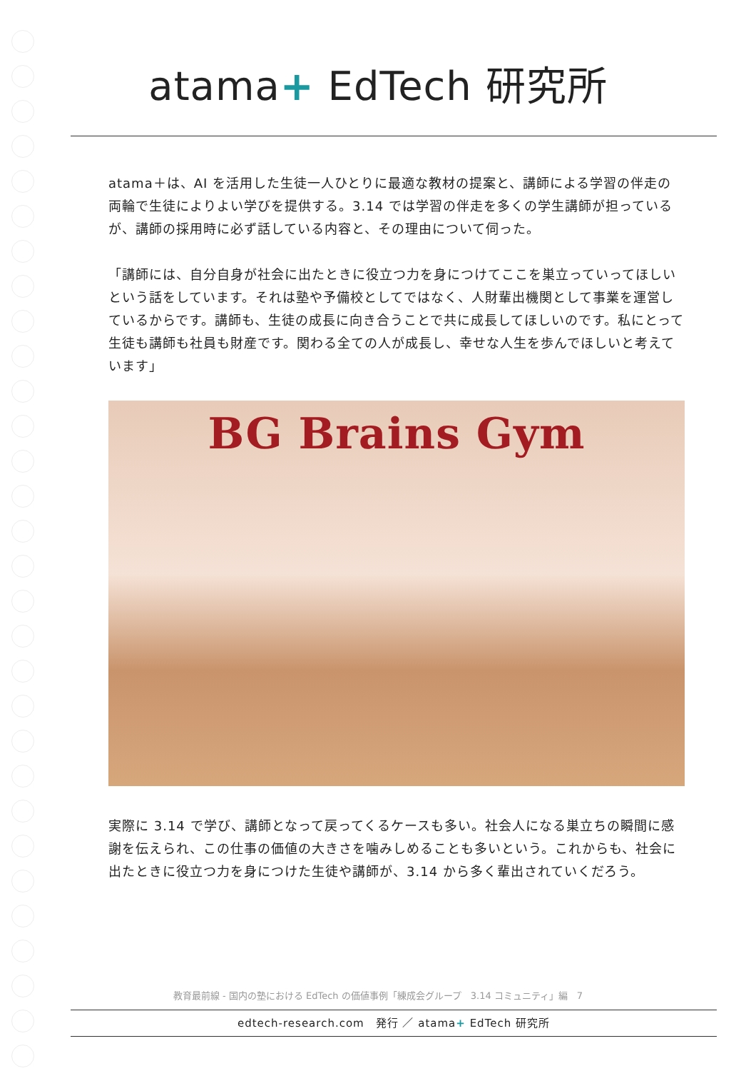atama+ EdTech 研究所
atama＋は、AI を活用した生徒一人ひとりに最適な教材の提案と、講師による学習の伴走の両輪で生徒によりよい学びを提供する。3.14 では学習の伴走を多くの学生講師が担っているが、講師の採用時に必ず話している内容と、その理由について伺った。
「講師には、自分自身が社会に出たときに役立つ力を身につけてここを巣立っていってほしいという話をしています。それは塾や予備校としてではなく、人財輩出機関として事業を運営しているからです。講師も、生徒の成長に向き合うことで共に成長してほしいのです。私にとって生徒も講師も社員も財産です。関わる全ての人が成長し、幸せな人生を歩んでほしいと考えています」
BG Brains Gym
実際に 3.14 で学び、講師となって戻ってくるケースも多い。社会人になる巣立ちの瞬間に感謝を伝えられ、この仕事の価値の大きさを噛みしめることも多いという。これからも、社会に出たときに役立つ力を身につけた生徒や講師が、3.14 から多く輩出されていくだろう。
教育最前線 - 国内の塾における EdTech の価値事例「練成会グループ　3.14 コミュニティ」編　7
edtech-research.com　発行 ／ atama+ EdTech 研究所